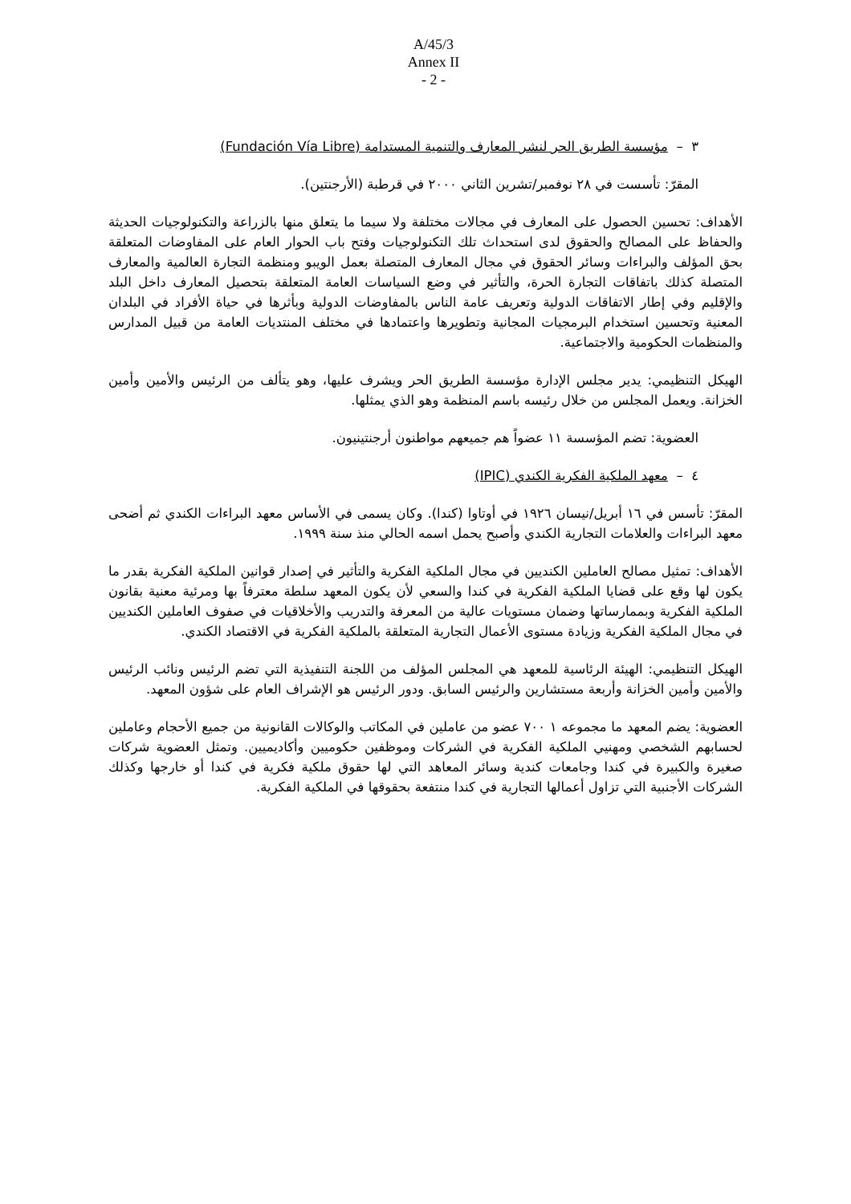A/45/3
Annex II
- 2 -
٣ – مؤسسة الطريق الحر لنشر المعارف والتنمية المستدامة (Fundación Vía Libre)
المقرّ: تأسست في ٢٨ نوفمبر/تشرين الثاني ٢٠٠٠ في قرطبة (الأرجنتين).
الأهداف: تحسين الحصول على المعارف في مجالات مختلفة ولا سيما ما يتعلق منها بالزراعة والتكنولوجيات الحديثة والحفاظ على المصالح والحقوق لدى استحداث تلك التكنولوجيات وفتح باب الحوار العام على المفاوضات المتعلقة بحق المؤلف والبراءات وسائر الحقوق في مجال المعارف المتصلة بعمل الويبو ومنظمة التجارة العالمية والمعارف المتصلة كذلك باتفاقات التجارة الحرة، والتأثير في وضع السياسات العامة المتعلقة بتحصيل المعارف داخل البلد والإقليم وفي إطار الاتفاقات الدولية وتعريف عامة الناس بالمفاوضات الدولية وبأثرها في حياة الأفراد في البلدان المعنية وتحسين استخدام البرمجيات المجانية وتطويرها واعتمادها في مختلف المنتديات العامة من قبيل المدارس والمنظمات الحكومية والاجتماعية.
الهيكل التنظيمي: يدير مجلس الإدارة مؤسسة الطريق الحر ويشرف عليها، وهو يتألف من الرئيس والأمين وأمين الخزانة. ويعمل المجلس من خلال رئيسه باسم المنظمة وهو الذي يمثلها.
العضوية: تضم المؤسسة ١١ عضواً هم جميعهم مواطنون أرجنتينيون.
٤ – معهد الملكية الفكرية الكندي (IPIC)
المقرّ: تأسس في ١٦ أبريل/نيسان ١٩٢٦ في أوتاوا (كندا). وكان يسمى في الأساس معهد البراءات الكندي ثم أضحى معهد البراءات والعلامات التجارية الكندي وأصبح يحمل اسمه الحالي منذ سنة ١٩٩٩.
الأهداف: تمثيل مصالح العاملين الكنديين في مجال الملكية الفكرية والتأثير في إصدار قوانين الملكية الفكرية بقدر ما يكون لها وقع على قضايا الملكية الفكرية في كندا والسعي لأن يكون المعهد سلطة معترفاً بها ومرئية معنية بقانون الملكية الفكرية وبممارساتها وضمان مستويات عالية من المعرفة والتدريب والأخلاقيات في صفوف العاملين الكنديين في مجال الملكية الفكرية وزيادة مستوى الأعمال التجارية المتعلقة بالملكية الفكرية في الاقتصاد الكندي.
الهيكل التنظيمي: الهيئة الرئاسية للمعهد هي المجلس المؤلف من اللجنة التنفيذية التي تضم الرئيس ونائب الرئيس والأمين وأمين الخزانة وأربعة مستشارين والرئيس السابق. ودور الرئيس هو الإشراف العام على شؤون المعهد.
العضوية: يضم المعهد ما مجموعه ١ ٧٠٠ عضو من عاملين في المكاتب والوكالات القانونية من جميع الأحجام وعاملين لحسابهم الشخصي ومهنيي الملكية الفكرية في الشركات وموظفين حكوميين وأكاديميين. وتمثل العضوية شركات صغيرة والكبيرة في كندا وجامعات كندية وسائر المعاهد التي لها حقوق ملكية فكرية في كندا أو خارجها وكذلك الشركات الأجنبية التي تزاول أعمالها التجارية في كندا منتفعة بحقوقها في الملكية الفكرية.